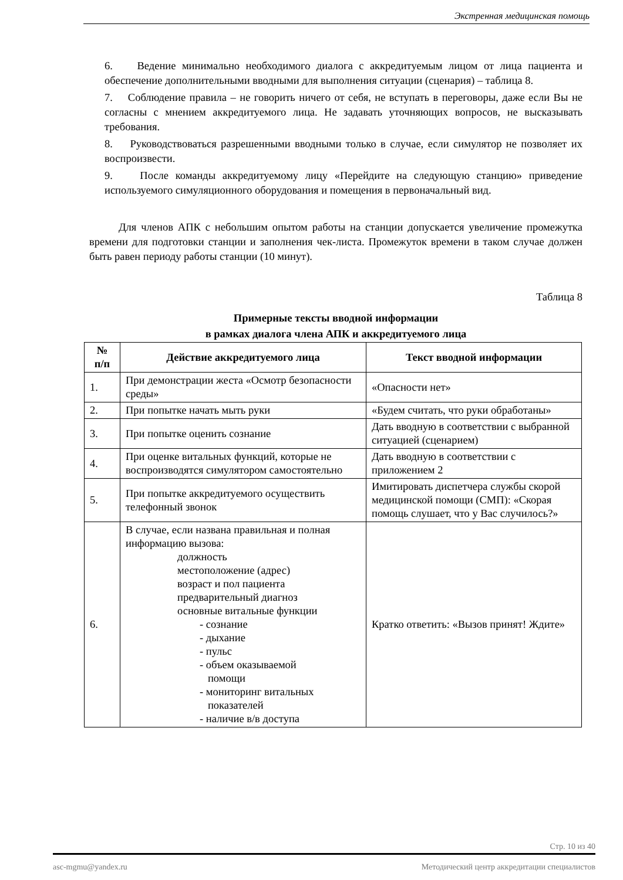Экстренная медицинская помощь
6. Ведение минимально необходимого диалога с аккредитуемым лицом от лица пациента и обеспечение дополнительными вводными для выполнения ситуации (сценария) – таблица 8.
7. Соблюдение правила – не говорить ничего от себя, не вступать в переговоры, даже если Вы не согласны с мнением аккредитуемого лица. Не задавать уточняющих вопросов, не высказывать требования.
8. Руководствоваться разрешенными вводными только в случае, если симулятор не позволяет их воспроизвести.
9. После команды аккредитуемому лицу «Перейдите на следующую станцию» приведение используемого симуляционного оборудования и помещения в первоначальный вид.
Для членов АПК с небольшим опытом работы на станции допускается увеличение промежутка времени для подготовки станции и заполнения чек-листа. Промежуток времени в таком случае должен быть равен периоду работы станции (10 минут).
Таблица 8
Примерные тексты вводной информации
в рамках диалога члена АПК и аккредитуемого лица
| № п/п | Действие аккредитуемого лица | Текст вводной информации |
| --- | --- | --- |
| 1. | При демонстрации жеста «Осмотр безопасности среды» | «Опасности нет» |
| 2. | При попытке начать мыть руки | «Будем считать, что руки обработаны» |
| 3. | При попытке оценить сознание | Дать вводную в соответствии с выбранной ситуацией (сценарием) |
| 4. | При оценке витальных функций, которые не воспроизводятся симулятором самостоятельно | Дать вводную в соответствии с приложением 2 |
| 5. | При попытке аккредитуемого осуществить телефонный звонок | Имитировать диспетчера службы скорой медицинской помощи (СМП): «Скорая помощь слушает, что у Вас случилось?» |
| 6. | В случае, если названа правильная и полная информацию вызова: должность местоположение (адрес) возраст и пол пациента предварительный диагноз основные витальные функции - сознание - дыхание - пульс - объем оказываемой помощи - мониторинг витальных показателей - наличие в/в доступа | Кратко ответить: «Вызов принят! Ждите» |
Стр. 10 из 40
asc-mgmu@yandex.ru Методический центр аккредитации специалистов